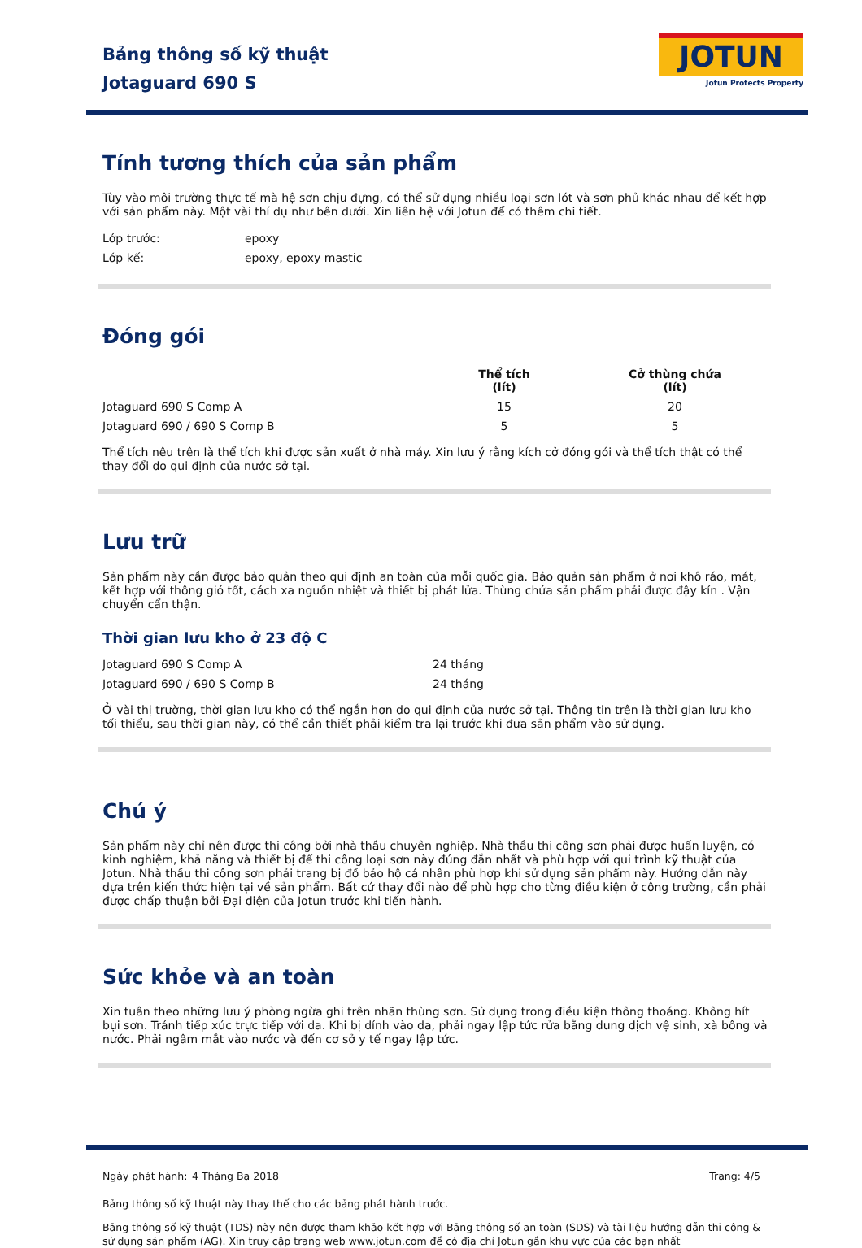Bảng thông số kỹ thuật
Jotaguard 690 S
JOTUN
Jotun Protects Property
Tính tương thích của sản phẩm
Tùy vào môi trường thực tế mà hệ sơn chịu đựng, có thể sử dụng nhiều loại sơn lót và sơn phủ khác nhau để kết hợp với sản phẩm này. Một vài thí dụ như bên dưới. Xin liên hệ với Jotun để có thêm chi tiết.
| Lớp trước: | epoxy |
| Lớp kế: | epoxy, epoxy mastic |
Đóng gói
| | Thể tích (lít) | Cở thùng chứa (lít) |
| --- | --- | --- |
| Jotaguard 690 S Comp A | 15 | 20 |
| Jotaguard 690 / 690 S Comp B | 5 | 5 |
Thể tích nêu trên là thể tích khi được sản xuất ở nhà máy. Xin lưu ý rằng kích cở đóng gói và thể tích thật có thể thay đổi do qui định của nước sở tại.
Lưu trữ
Sản phẩm này cần được bảo quản theo qui định an toàn của mỗi quốc gia. Bảo quản sản phẩm ở nơi khô ráo, mát, kết hợp với thông gió tốt, cách xa nguồn nhiệt và thiết bị phát lửa. Thùng chứa sản phẩm phải được đậy kín . Vận chuyển cẩn thận.
Thời gian lưu kho ở 23 độ C
| Jotaguard 690 S Comp A | 24 tháng |
| Jotaguard 690 / 690 S Comp B | 24 tháng |
Ở vài thị trường, thời gian lưu kho có thể ngắn hơn do qui định của nước sở tại. Thông tin trên là thời gian lưu kho tối thiểu, sau thời gian này, có thể cần thiết phải kiểm tra lại trước khi đưa sản phẩm vào sử dụng.
Chú ý
Sản phẩm này chỉ nên được thi công bởi nhà thầu chuyên nghiệp. Nhà thầu thi công sơn phải được huấn luyện, có kinh nghiệm, khả năng và thiết bị để thi công loại sơn này đúng đắn nhất và phù hợp với qui trình kỹ thuật của Jotun. Nhà thầu thi công sơn phải trang bị đồ bảo hộ cá nhân phù hợp khi sử dụng sản phẩm này. Hướng dẫn này dựa trên kiến thức hiện tại về sản phẩm. Bất cứ thay đổi nào để phù hợp cho từng điều kiện ở công trường, cần phải được chấp thuận bởi Đại diện của Jotun trước khi tiến hành.
Sức khỏe và an toàn
Xin tuân theo những lưu ý phòng ngừa ghi trên nhãn thùng sơn. Sử dụng trong điều kiện thông thoáng. Không hít bụi sơn. Tránh tiếp xúc trực tiếp với da. Khi bị dính vào da, phải ngay lập tức rửa bằng dung dịch vệ sinh, xà bông và nước. Phải ngâm mắt vào nước và đến cơ sở y tế ngay lập tức.
| Ngày phát hành: | 4 Tháng Ba 2018 | Trang: 4/5 |
Bảng thông số kỹ thuật này thay thế cho các bảng phát hành trước.
Bảng thông số kỹ thuật (TDS) này nên được tham khảo kết hợp với Bảng thông số an toàn (SDS) và tài liệu hướng dẫn thi công & sử dụng sản phẩm (AG). Xin truy cập trang web www.jotun.com để có địa chỉ Jotun gần khu vực của các bạn nhất